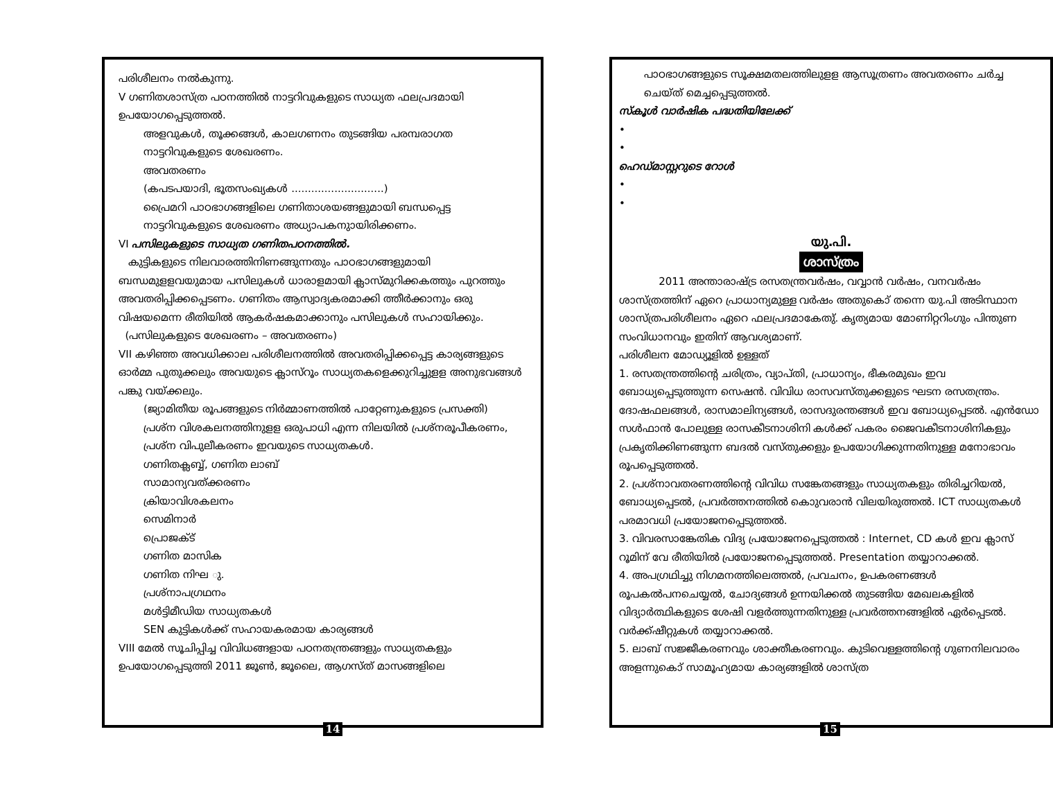പരിശീലനം നൽകുന്നു.
V ഗണിതശാസ്ത്ര പഠനത്തിൽ നാട്ടറിവുകളുടെ സാധ്യത ഫലപ്രദമായി ഉപയോഗപ്പെടുത്തൽ.
അളവുകൾ, തൂക്കങ്ങൾ, കാലഗണനം തുടങ്ങിയ പരമ്പരാഗത നാട്ടറിവുകളുടെ ശേഖരണം.
അവതരണം
(കപടപയാദി, ഭൂതസംഖ്യകൾ ............................)
പ്രൈമറി പാഠഭാഗങ്ങളിലെ ഗണിതാശയങ്ങളുമായി ബന്ധപ്പെട്ട നാട്ടറിവുകളുടെ ശേഖരണം അധ്യാപകനുായിരിക്കണം.
VI പസിലുകളുടെ സാധ്യത ഗണിതപഠനത്തിൽ.
കുട്ടികളുടെ നിലവാരത്തിനിണങ്ങുന്നതും പാഠഭാഗങ്ങളുമായി ബന്ധമുളളവയുമായ പസിലുകൾ ധാരാളമായി ക്ലാസ്മുറിക്കകത്തും പുറത്തും അവതരിപ്പിക്കപ്പെടണം. ഗണിതം ആസ്വാദ്യകരമാക്കി ത്തീർക്കാനും ഒരു വിഷയമെന്ന രീതിയിൽ ആകർഷകമാക്കാനും പസിലുകൾ സഹായിക്കും.
(പസിലുകളുടെ ശേഖരണം – അവതരണം)
VII കഴിഞ്ഞ അവധിക്കാല പരിശീലനത്തിൽ അവതരിപ്പിക്കപ്പെട്ട കാര്യങ്ങളുടെ ഓർമ്മ പുതുക്കലും അവയുടെ ക്ലാസ്റൂം സാധ്യതകളെക്കുറിച്ചുളള അനുഭവങ്ങൾ പങ്കു വയ്ക്കലും.
(ജ്യാമിതീയ രൂപങ്ങളുടെ നിർമ്മാണത്തിൽ പാറ്റേണുകളുടെ പ്രസക്തി)
പ്രശ്ന വിശകലനത്തിനുളള ഒരുപാധി എന്ന നിലയിൽ പ്രശ്നരൂപീകരണം, പ്രശ്ന വിപുലീകരണം ഇവയുടെ സാധ്യതകൾ.
ഗണിതക്ലബ്ബ്, ഗണിത ലാബ്
സാമാന്യവത്ക്കരണം
ക്രിയാവിശകലനം
സെമിനാർ
പ്രൊജക്ട്
ഗണിത മാസിക
ഗണിത നിഘ ു.
പ്രശ്നാപഗ്രഥനം
മൾട്ടിമീഡിയ സാധ്യതകൾ
SEN കുട്ടികൾക്ക് സഹായകരമായ കാര്യങ്ങൾ
VIII മേൽ സൂചിപ്പിച്ച വിവിധങ്ങളായ പഠനതന്ത്രങ്ങളും സാധ്യതകളും ഉപയോഗപ്പെടുത്തി 2011 ജൂൺ, ജൂലൈ, ആഗസ്ത് മാസങ്ങളിലെ
14
പാഠഭാഗങ്ങളുടെ സൂക്ഷമതലത്തിലുളള ആസൂത്രണം അവതരണം ചർച്ച ചെയ്ത് മെച്ചപ്പെടുത്തൽ.
സ്കൂൾ വാർഷിക പദ്ധതിയിലേക്ക്
•
•
ഹെഡ്മാസ്റ്ററുടെ റോൾ
•
•
യു.പി.
ശാസ്ത്രം
2011 അന്താരാഷ്ട്ര രസതന്ത്രവർഷം, വവ്വാൻ വർഷം, വനവർഷം ശാസ്ത്രത്തിന് ഏറെ പ്രാധാന്യമുള്ള വർഷം അതുകൊ് തന്നെ യു.പി അടിസ്ഥാന ശാസ്ത്രപരിശീലനം ഏറെ ഫലപ്രദമാകേതു്. കൃത്യമായ മോണിറ്ററിംഗും പിന്തുണ സംവിധാനവും ഇതിന് ആവശ്യമാണ്.
പരിശീലന മോഡ്യൂളിൽ ഉള്ളത്
1. രസതന്ത്രത്തിന്റെ ചരിത്രം, വ്യാപ്തി, പ്രാധാന്യം, ഭീകരമുഖം ഇവ ബോധ്യപ്പെടുത്തുന്ന സെഷൻ. വിവിധ രാസവസ്തുക്കളുടെ ഘടന രസതന്ത്രം. ദോഷഫലങ്ങൾ, രാസമാലിന്യങ്ങൾ, രാസദുരന്തങ്ങൾ ഇവ ബോധ്യപ്പെടൽ. എൻഡോ സൾഫാൻ പോലുള്ള രാസകീടനാശിനി കൾക്ക് പകരം ജൈവകീടനാശിനികളും പ്രകൃതിക്കിണങ്ങുന്ന ബദൽ വസ്തുക്കളും ഉപയോഗിക്കുന്നതിനുള്ള മനോഭാവം രൂപപ്പെടുത്തൽ.
2. പ്രശ്നാവതരണത്തിന്റെ വിവിധ സങ്കേതങ്ങളും സാധ്യതകളും തിരിച്ചറിയൽ, ബോധ്യപ്പെടൽ, പ്രവർത്തനത്തിൽ കൊുവരാൻ വിലയിരുത്തൽ. ICT സാധ്യതകൾ പരമാവധി പ്രയോജനപ്പെടുത്തൽ.
3. വിവരസാങ്കേതിക വിദ്യ പ്രയോജനപ്പെടുത്തൽ : Internet, CD കൾ ഇവ ക്ലാസ് റൂമിന് വേ രീതിയിൽ പ്രയോജനപ്പെടുത്തൽ. Presentation തയ്യാറാക്കൽ.
4. അപഗ്രഥിച്ചു നിഗമനത്തിലെത്തൽ, പ്രവചനം, ഉപകരണങ്ങൾ രൂപകൽപനചെയ്യൽ, ചോദ്യങ്ങൾ ഉന്നയിക്കൽ തുടങ്ങിയ മേഖലകളിൽ വിദ്യാർത്ഥികളുടെ ശേഷി വളർത്തുന്നതിനുള്ള പ്രവർത്തനങ്ങളിൽ ഏർപ്പെടൽ. വർക്ക്ഷീറ്റുകൾ തയ്യാറാക്കൽ.
5. ലാബ് സജ്ജീകരണവും ശാക്തീകരണവും. കുടിവെള്ളത്തിന്റെ ഗുണനിലവാരം അളന്നുകൊ് സാമൂഹ്യമായ കാര്യങ്ങളിൽ ശാസ്ത്ര
15